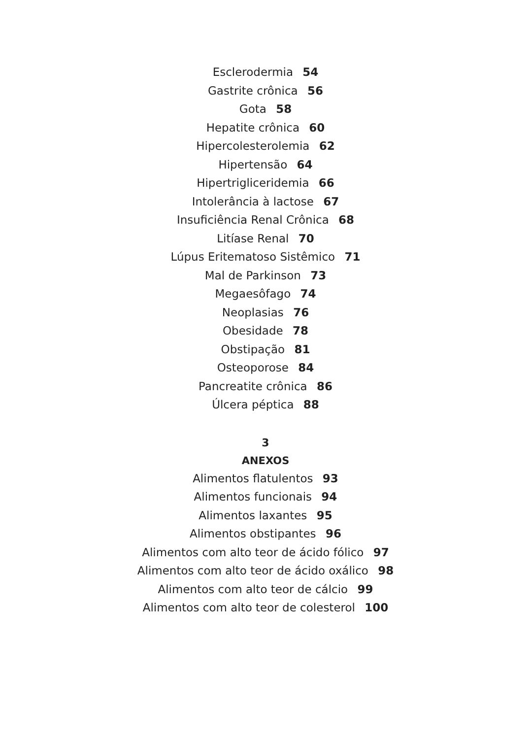Esclerodermia 54
Gastrite crônica 56
Gota 58
Hepatite crônica 60
Hipercolesterolemia 62
Hipertensão 64
Hipertrigliceridemia 66
Intolerância à lactose 67
Insuficiência Renal Crônica 68
Litíase Renal 70
Lúpus Eritematoso Sistêmico 71
Mal de Parkinson 73
Megaesôfago 74
Neoplasias 76
Obesidade 78
Obstipação 81
Osteoporose 84
Pancreatite crônica 86
Úlcera péptica 88
3
ANEXOS
Alimentos flatulentos 93
Alimentos funcionais 94
Alimentos laxantes 95
Alimentos obstipantes 96
Alimentos com alto teor de ácido fólico 97
Alimentos com alto teor de ácido oxálico 98
Alimentos com alto teor de cálcio 99
Alimentos com alto teor de colesterol 100